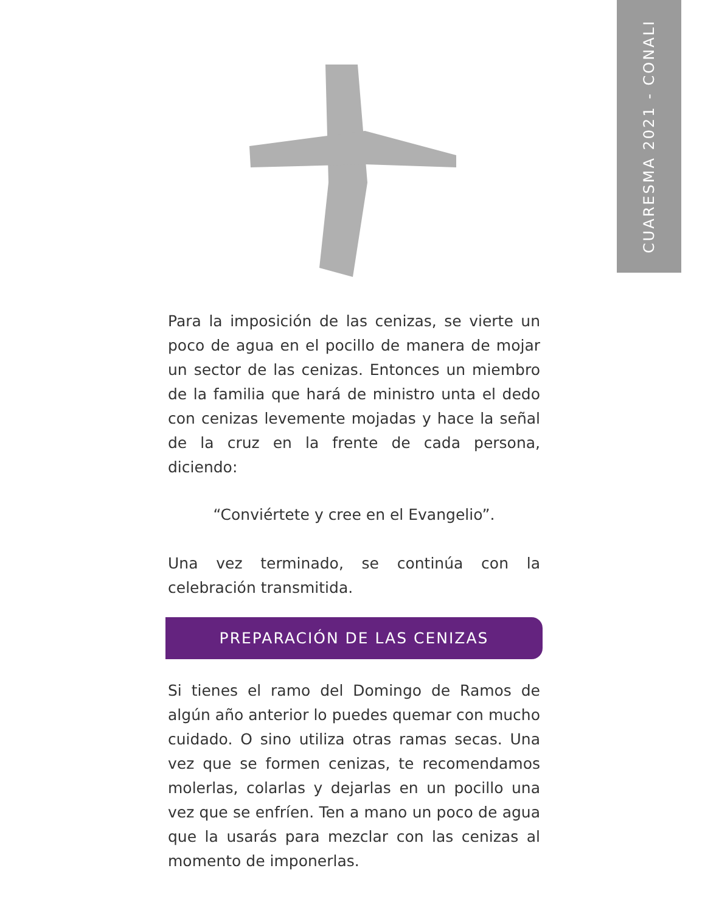CUARESMA 2021 - CONALI
Para la imposición de las cenizas, se vierte un poco de agua en el pocillo de manera de mojar un sector de las cenizas. Entonces un miembro de la familia que hará de ministro unta el dedo con cenizas levemente mojadas y hace la señal de la cruz en la frente de cada persona, diciendo:
“Conviértete y cree en el Evangelio”.
Una vez terminado, se continúa con la celebración transmitida.
PREPARACIÓN DE LAS CENIZAS
Si tienes el ramo del Domingo de Ramos de algún año anterior lo puedes quemar con mucho cuidado. O sino utiliza otras ramas secas. Una vez que se formen cenizas, te recomendamos molerlas, colarlas y dejarlas en un pocillo una vez que se enfríen. Ten a mano un poco de agua que la usarás para mezclar con las cenizas al momento de imponerlas.